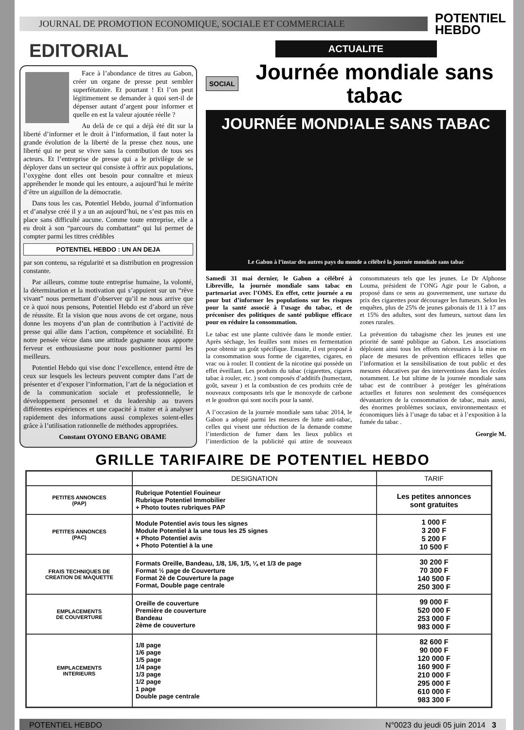JOURNAL DE PROMOTION ECONOMIQUE, SOCIALE ET COMMERCIALE
POTENTIEL
HEBDO
EDITORIAL
Face à l’abondance de titres au Gabon, créer un organe de presse peut sembler superfétatoire. Et pourtant ! Et l’on peut légitimement se demander à quoi sert-il de dépenser autant d’argent pour informer et quelle en est la valeur ajoutée réelle ?
Au delà de ce qui a déjà été dit sur la liberté d’informer et le droit à l’information, il faut noter la grande évolution de la liberté de la presse chez nous, une liberté qui ne peut se vivre sans la contribution de tous ses acteurs. Et l’entreprise de presse qui a le privilège de se déployer dans un secteur qui consiste à offrir aux populations, l’oxygène dont elles ont besoin pour connaître et mieux appréhender le monde qui les entoure, a aujourd’hui le mérite d’être un aiguillon de la démocratie.
Dans tous les cas, Potentiel Hebdo, journal d’information et d’analyse créé il y a un an aujourd’hui, ne s’est pas mis en place sans difficulté aucune. Comme toute entreprise, elle a eu droit à son “parcours du combattant” qui lui permet de compter parmi les titres crédibles
POTENTIEL HEBDO : UN AN DEJA
par son contenu, sa régularité et sa distribution en progression constante.
Par ailleurs, comme toute entreprise humaine, la volonté, la détermination et la motivation qui s’appuient sur un “rêve vivant” nous permettant d’observer qu’il ne nous arrive que ce à quoi nous pensons, Potentiel Hebdo est d’abord un rêve de réussite. Et la vision que nous avons de cet organe, nous donne les moyens d’un plan de contribution à l’activité de presse qui allie dans l’action, compétence et sociabilité. Et notre pensée vécue dans une attitude gagnante nous apporte ferveur et enthousiasme pour nous positionner parmi les meilleurs.
Potentiel Hebdo qui vise donc l’excellence, entend être de ceux sur lesquels les lecteurs peuvent compter dans l’art de présenter et d’exposer l’information, l’art de la négociation et de la communication sociale et professionnelle, le développement personnel et du leadership au travers différentes expériences et une capacité à traiter et à analyser rapidement des informations aussi complexes soient-elles grâce à l’utilisation rationnelle de méthodes appropriées.
Constant OYONO EBANG OBAME
ACTUALITE
SOCIAL
Journée mondiale sans tabac
JOURNÉE MOND!ALE SANS TABAC
Le Gabon à l’instar des autres pays du monde a célébré la journée mondiale sans tabac
Samedi 31 mai dernier, le Gabon a célébré à Libreville, la journée mondiale sans tabac en partenariat avec l’OMS. En effet, cette journée a eu pour but d’informer les populations sur les risques pour la santé associé à l’usage du tabac, et de préconiser des politiques de santé publique efficace pour en réduire la consommation.
Le tabac est une plante cultivée dans le monde entier. Après séchage, les feuilles sont mises en fermentation pour obtenir un goût spécifique. Ensuite, il est proposé à la consommation sous forme de cigarettes, cigares, en vrac ou à rouler. Il contient de la nicotine qui possède un effet éveillant. Les produits du tabac (cigarettes, cigares tabac à rouler, etc. ) sont composés d’additifs (humectant, goût, saveur ) et la combustion de ces produits crée de nouveaux composants tels que le monoxyde de carbone et le goudron qui sont nocifs pour la santé.
A l’occasion de la journée mondiale sans tabac 2014, le Gabon a adopté parmi les mesures de lutte anti-tabac, celles qui visent une réduction de la demande comme l’interdiction de fumer dans les lieux publics et l’interdiction de la publicité qui attire de nouveaux consommateurs tels que les jeunes. Le Dr Alphonse Louma, président de l’ONG Agir pour le Gabon, a proposé dans ce sens au gouvernement, une surtaxe du prix des cigarettes pour décourager les fumeurs. Selon les enquêtes, plus de 25% de jeunes gabonais de 11 à 17 ans et 15% des adultes, sont des fumeurs, surtout dans les zones rurales.
La prévention du tabagisme chez les jeunes est une priorité de santé publique au Gabon. Les associations déploient ainsi tous les efforts nécessaires à la mise en place de mesures de prévention efficaces telles que l’information et la sensibilisation de tout public et des mesures éducatives par des interventions dans les écoles notamment. Le but ultime de la journée mondiale sans tabac est de contribuer à protéger les générations actuelles et futures non seulement des conséquences dévastatrices de la consommation de tabac, mais aussi, des énormes problèmes sociaux, environnementaux et économiques liés à l’usage du tabac et à l’exposition à la fumée du tabac .
Georgie M.
GRILLE TARIFAIRE DE POTENTIEL HEBDO
| | DESIGNATION | TARIF |
| --- | --- | --- |
| PETITES ANNONCES (PAP) | Rubrique Potentiel Fouineur Rubrique Potentiel Immobilier + Photo toutes rubriques PAP | Les petites annonces sont gratuites |
| PETITES ANNONCES (PAC) | Module Potentiel avis tous les signes Module Potentiel à la une tous les 25 signes + Photo Potentiel avis + Photo Potentiel à la une | 1 000 F 3 200 F 5 200 F 10 500 F |
| FRAIS TECHNIQUES DE CREATION DE MAQUETTE | Formats Oreille, Bandeau, 1/8, 1/6, 1/5, ¼ et 1/3 de page Format ½ page de Couverture Format 2è de Couverture la page Format, Double page centrale | 30 200 F 70 300 F 140 500 F 250 300 F |
| EMPLACEMENTS DE COUVERTURE | Oreille de couverture Première de couverture Bandeau 2ème de couverture | 99 000 F 520 000 F 253 000 F 983 000 F |
| EMPLACEMENTS INTERIEURS | 1/8 page 1/6 page 1/5 page 1/4 page 1/3 page 1/2 page 1 page Double page centrale | 82 600 F 90 000 F 120 000 F 160 900 F 210 000 F 295 000 F 610 000 F 983 300 F |
POTENTIEL HEBDO N°0023 du jeudi 05 juin 2014 3